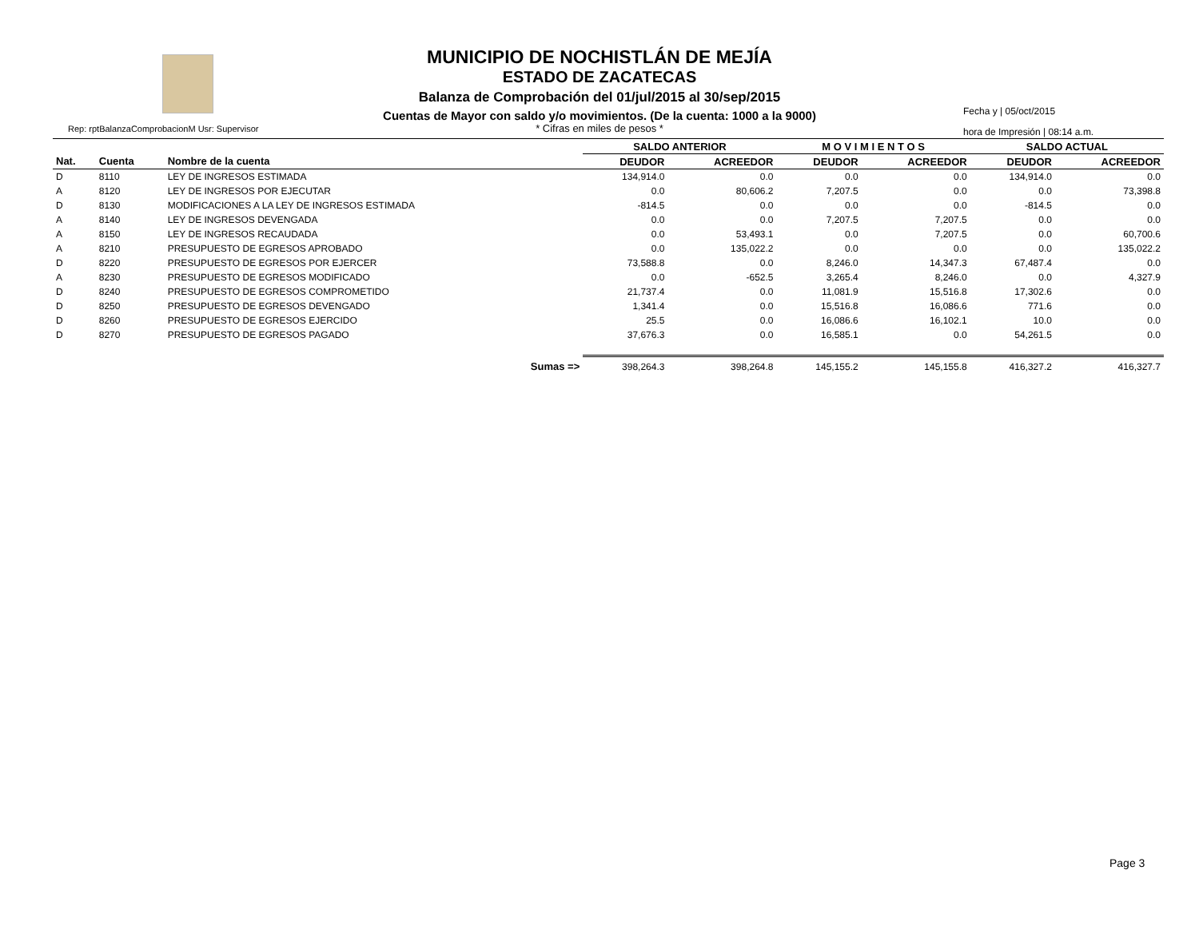MUNICIPIO DE NOCHISTLÁN DE MEJÍA
ESTADO DE ZACATECAS
Balanza de Comprobación del 01/jul/2015 al 30/sep/2015
Cuentas de Mayor con saldo y/o movimientos. (De la cuenta: 1000 a la 9000)
* Cifras en miles de pesos *
Rep: rptBalanzaComprobacionM Usr: Supervisor
Fecha y | 05/oct/2015
hora de Impresión | 08:14 a.m.
| | | | SALDO ANTERIOR | | M O V I M I E N T O S | | SALDO ACTUAL | |
| --- | --- | --- | --- | --- | --- | --- | --- | --- |
| Nat. | Cuenta | Nombre de la cuenta | DEUDOR | ACREEDOR | DEUDOR | ACREEDOR | DEUDOR | ACREEDOR |
| D | 8110 | LEY DE INGRESOS ESTIMADA | 134,914.0 | 0.0 | 0.0 | 0.0 | 134,914.0 | 0.0 |
| A | 8120 | LEY DE INGRESOS POR EJECUTAR | 0.0 | 80,606.2 | 7,207.5 | 0.0 | 0.0 | 73,398.8 |
| D | 8130 | MODIFICACIONES A LA LEY DE INGRESOS ESTIMADA | -814.5 | 0.0 | 0.0 | 0.0 | -814.5 | 0.0 |
| A | 8140 | LEY DE INGRESOS DEVENGADA | 0.0 | 0.0 | 7,207.5 | 7,207.5 | 0.0 | 0.0 |
| A | 8150 | LEY DE INGRESOS RECAUDADA | 0.0 | 53,493.1 | 0.0 | 7,207.5 | 0.0 | 60,700.6 |
| A | 8210 | PRESUPUESTO DE EGRESOS APROBADO | 0.0 | 135,022.2 | 0.0 | 0.0 | 0.0 | 135,022.2 |
| D | 8220 | PRESUPUESTO DE EGRESOS POR EJERCER | 73,588.8 | 0.0 | 8,246.0 | 14,347.3 | 67,487.4 | 0.0 |
| A | 8230 | PRESUPUESTO DE EGRESOS MODIFICADO | 0.0 | -652.5 | 3,265.4 | 8,246.0 | 0.0 | 4,327.9 |
| D | 8240 | PRESUPUESTO DE EGRESOS COMPROMETIDO | 21,737.4 | 0.0 | 11,081.9 | 15,516.8 | 17,302.6 | 0.0 |
| D | 8250 | PRESUPUESTO DE EGRESOS DEVENGADO | 1,341.4 | 0.0 | 15,516.8 | 16,086.6 | 771.6 | 0.0 |
| D | 8260 | PRESUPUESTO DE EGRESOS EJERCIDO | 25.5 | 0.0 | 16,086.6 | 16,102.1 | 10.0 | 0.0 |
| D | 8270 | PRESUPUESTO DE EGRESOS PAGADO | 37,676.3 | 0.0 | 16,585.1 | 0.0 | 54,261.5 | 0.0 |
| | | Sumas => | 398,264.3 | 398,264.8 | 145,155.2 | 145,155.8 | 416,327.2 | 416,327.7 |
Page 3